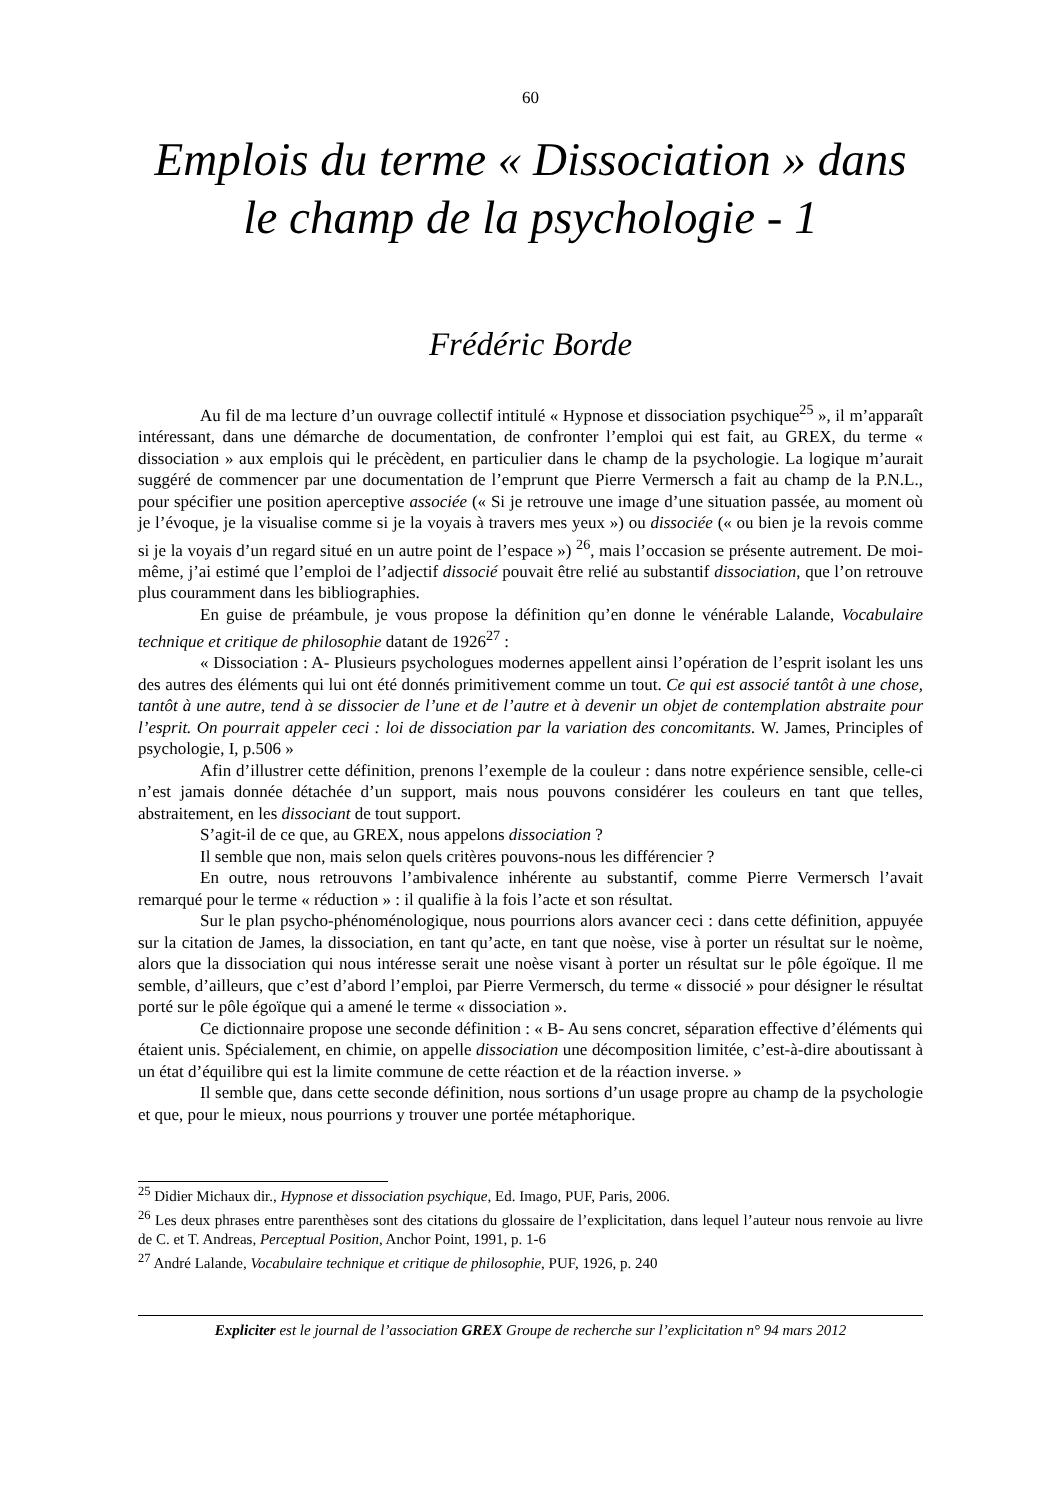60
Emplois du terme « Dissociation » dans le champ de la psychologie - 1
Frédéric Borde
Au fil de ma lecture d’un ouvrage collectif intitulé « Hypnose et dissociation psychique<sup>25</sup> », il m’apparaît intéressant, dans une démarche de documentation, de confronter l’emploi qui est fait, au GREX, du terme « dissociation » aux emplois qui le précèdent, en particulier dans le champ de la psychologie. La logique m’aurait suggéré de commencer par une documentation de l’emprunt que Pierre Vermersch a fait au champ de la P.N.L., pour spécifier une position aperceptive associée (« Si je retrouve une image d’une situation passée, au moment où je l’évoque, je la visualise comme si je la voyais à travers mes yeux ») ou dissociée (« ou bien je la revois comme si je la voyais d’un regard situé en un autre point de l’espace ») <sup>26</sup>, mais l’occasion se présente autrement. De moi-même, j’ai estimé que l’emploi de l’adjectif dissocié pouvait être relié au substantif dissociation, que l’on retrouve plus couramment dans les bibliographies.
En guise de préambule, je vous propose la définition qu’en donne le vénérable Lalande, Vocabulaire technique et critique de philosophie datant de 1926<sup>27</sup> :
« Dissociation : A- Plusieurs psychologues modernes appellent ainsi l’opération de l’esprit isolant les uns des autres des éléments qui lui ont été donnés primitivement comme un tout. Ce qui est associé tantôt à une chose, tantôt à une autre, tend à se dissocier de l’une et de l’autre et à devenir un objet de contemplation abstraite pour l’esprit. On pourrait appeler ceci : loi de dissociation par la variation des concomitants. W. James, Principles of psychologie, I, p.506 »
Afin d’illustrer cette définition, prenons l’exemple de la couleur : dans notre expérience sensible, celle-ci n’est jamais donnée détachée d’un support, mais nous pouvons considérer les couleurs en tant que telles, abstraitement, en les dissociant de tout support.
S’agit-il de ce que, au GREX, nous appelons dissociation ?
Il semble que non, mais selon quels critères pouvons-nous les différencier ?
En outre, nous retrouvons l’ambivalence inhérente au substantif, comme Pierre Vermersch l’avait remarqué pour le terme « réduction » : il qualifie à la fois l’acte et son résultat.
Sur le plan psycho-phénoménologique, nous pourrions alors avancer ceci : dans cette définition, appuyée sur la citation de James, la dissociation, en tant qu’acte, en tant que noèse, vise à porter un résultat sur le noème, alors que la dissociation qui nous intéresse serait une noèse visant à porter un résultat sur le pôle égoïque. Il me semble, d’ailleurs, que c’est d’abord l’emploi, par Pierre Vermersch, du terme « dissocié » pour désigner le résultat porté sur le pôle égoïque qui a amené le terme « dissociation ».
Ce dictionnaire propose une seconde définition : « B- Au sens concret, séparation effective d’éléments qui étaient unis. Spécialement, en chimie, on appelle dissociation une décomposition limitée, c’est-à-dire aboutissant à un état d’équilibre qui est la limite commune de cette réaction et de la réaction inverse. »
Il semble que, dans cette seconde définition, nous sortions d’un usage propre au champ de la psychologie et que, pour le mieux, nous pourrions y trouver une portée métaphorique.
<sup>25</sup> Didier Michaux dir., Hypnose et dissociation psychique, Ed. Imago, PUF, Paris, 2006.
<sup>26</sup> Les deux phrases entre parenthèses sont des citations du glossaire de l’explicitation, dans lequel l’auteur nous renvoie au livre de C. et T. Andreas, Perceptual Position, Anchor Point, 1991, p. 1-6
<sup>27</sup> André Lalande, Vocabulaire technique et critique de philosophie, PUF, 1926, p. 240
Expliciter est le journal de l’association GREX Groupe de recherche sur l’explicitation n° 94 mars 2012